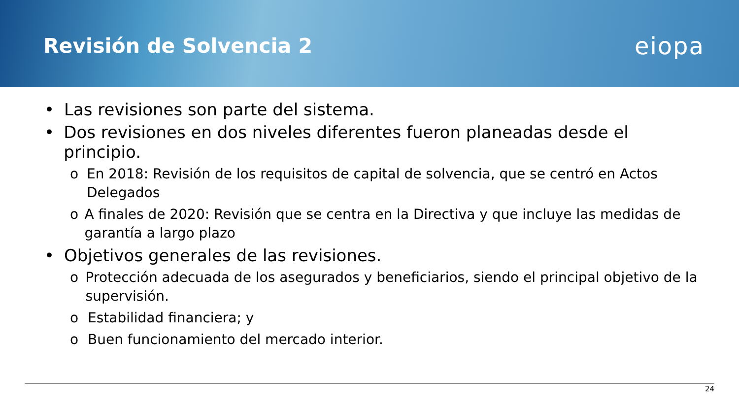Revisión de Solvencia 2
eiopa
• Las revisiones son parte del sistema.
• Dos revisiones en dos niveles diferentes fueron planeadas desde el principio.
o En 2018: Revisión de los requisitos de capital de solvencia, que se centró en Actos Delegados
o A finales de 2020: Revisión que se centra en la Directiva y que incluye las medidas de garantía a largo plazo
• Objetivos generales de las revisiones.
o Protección adecuada de los asegurados y beneficiarios, siendo el principal objetivo de la supervisión.
o Estabilidad financiera; y
o Buen funcionamiento del mercado interior.
24